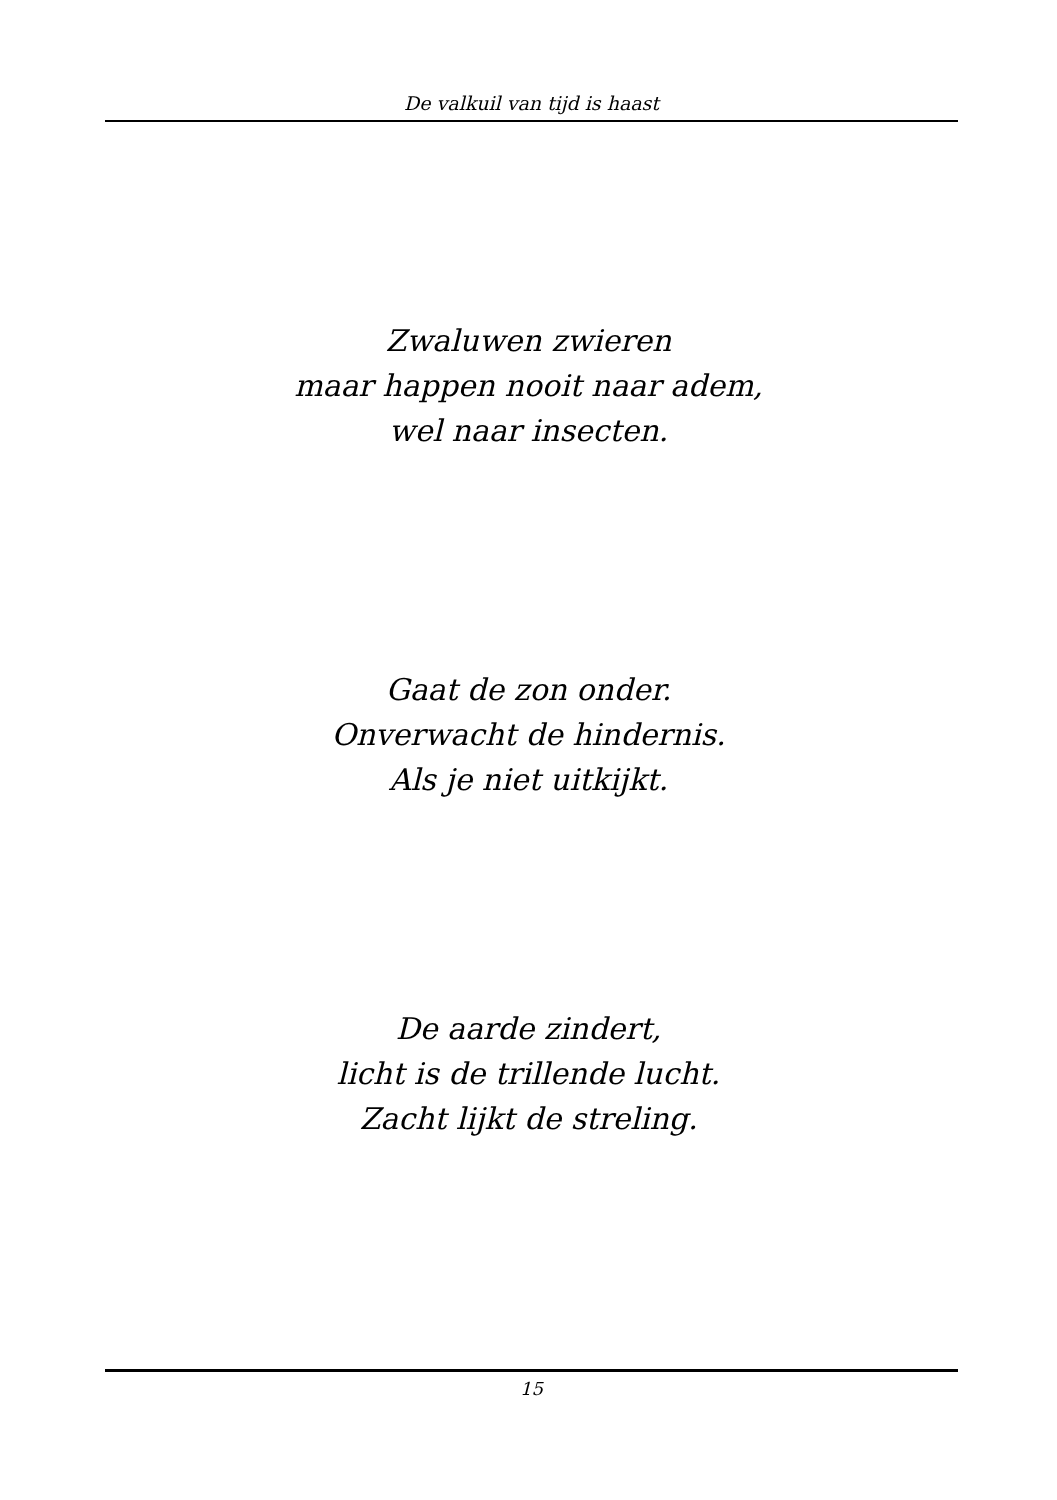De valkuil van tijd is haast
Zwaluwen zwieren
maar happen nooit naar adem,
wel naar insecten.
Gaat de zon onder.
Onverwacht de hindernis.
Als je niet uitkijkt.
De aarde zindert,
licht is de trillende lucht.
Zacht lijkt de streling.
15